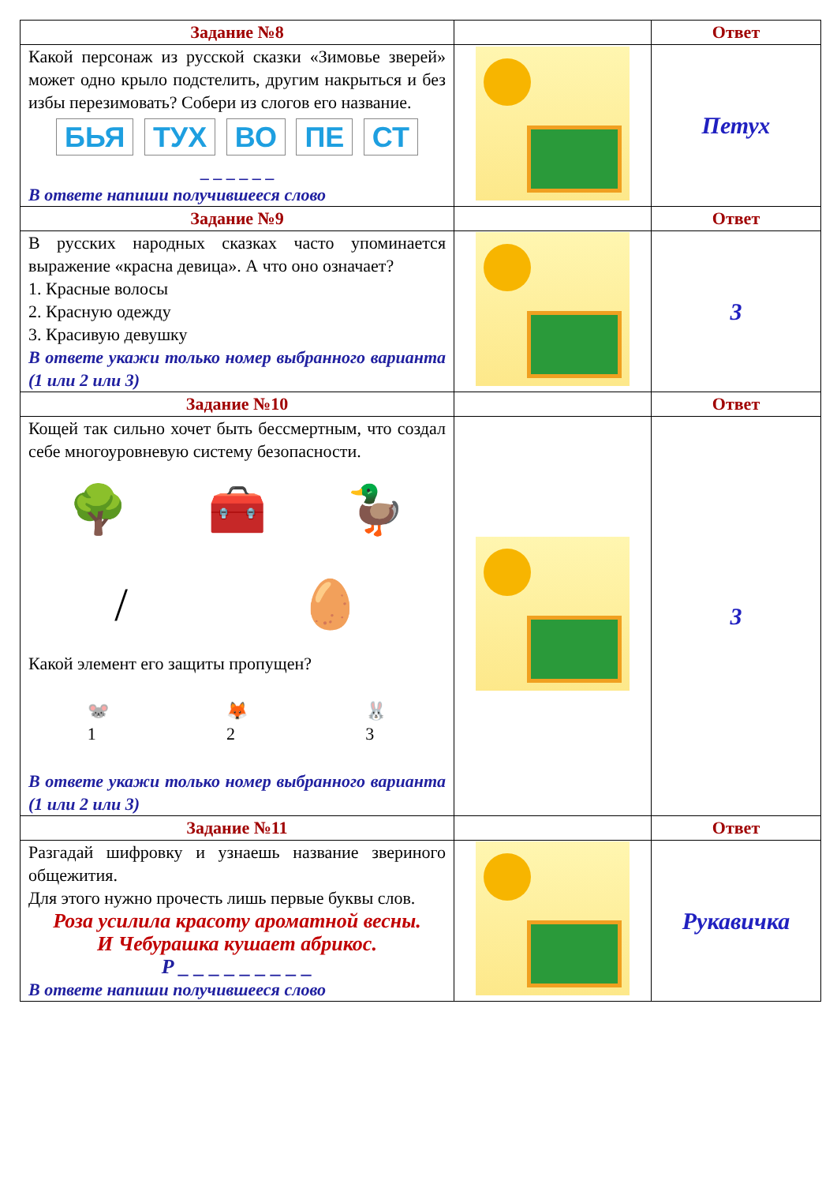| Задание №8 | | Ответ |
| --- | --- | --- |
| Какой персонаж из русской сказки «Зимовье зверей» может одно крыло подстелить, другим накрыться и без избы перезимовать? Собери из слогов его название. БЬЯ ТУХ ВО ПЕ СТ _ _ _ _ _ _ В ответе напиши получившееся слово | | Петух |
| Задание №9 | | Ответ |
| В русских народных сказках часто упоминается выражение «красна девица». А что оно означает? 1. Красные волосы 2. Красную одежду 3. Красивую девушку В ответе укажи только номер выбранного варианта (1 или 2 или 3) | | 3 |
| Задание №10 | | Ответ |
| Кощей так сильно хочет быть бессмертным, что создал себе многоуровневую систему безопасности. 🌳 🧰 🦆 / 🥚 Какой элемент его защиты пропущен? 🐭 1 🦊 2 🐰 3 В ответе укажи только номер выбранного варианта (1 или 2 или 3) | | 3 |
| Задание №11 | | Ответ |
| Разгадай шифровку и узнаешь название звериного общежития. Для этого нужно прочесть лишь первые буквы слов. Роза усилила красоту ароматной весны. И Чебурашка кушает абрикос. Р _ _ _ _ _ _ _ _ _ В ответе напиши получившееся слово | | Рукавичка |